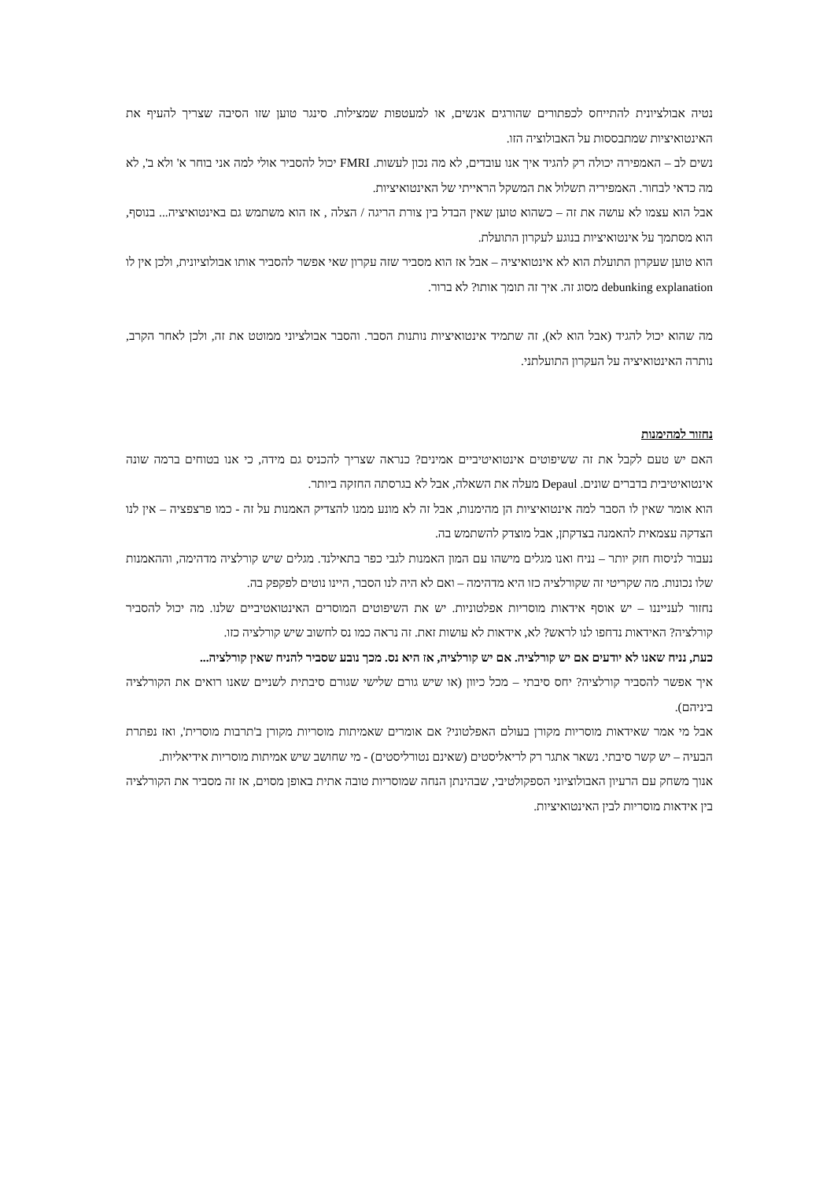נטיה אבולציונית להתייחס לכפתורים שהורגים אנשים, או למעטפות שמצילות. סינגר טוען שזו הסיבה שצריך להעיף את האינטואיציות שמתבססות על האבולוציה הזו.
נשים לב – האמפירה יכולה רק להגיד איך אנו עובדים, לא מה נכון לעשות. FMRI יכול להסביר אולי למה אני בוחר א' ולא ב', לא מה כדאי לבחור. האמפיריה תשלול את המשקל הראייתי של האינטואיציות.
אבל הוא עצמו לא עושה את זה – כשהוא טוען שאין הבדל בין צורת הריגה / הצלה , אז הוא משתמש גם באינטואיציה... בנוסף, הוא מסתמך על אינטואיציות בנוגע לעקרון התועלת.
הוא טוען שעקרון התועלת הוא לא אינטואיציה – אבל אז הוא מסביר שזה עקרון שאי אפשר להסביר אותו אבולוציונית, ולכן אין לו debunking explanation מסוג זה. איך זה תומך אותו? לא ברור.
מה שהוא יכול להגיד (אבל הוא לא), זה שתמיד אינטואיציות נותנות הסבר. והסבר אבולציוני ממוטט את זה, ולכן לאחר הקרב, נותרה האינטואיציה על העקרון התועלתני.
נחזור למהימנות
האם יש טעם לקבל את זה ששיפוטים אינטואיטיביים אמינים? כנראה שצריך להכניס גם מידה, כי אנו בטוחים ברמה שונה אינטואיטיבית בדברים שונים. Depaul מעלה את השאלה, אבל לא בגרסתה החזקה ביותר.
הוא אומר שאין לו הסבר למה אינטואיציות הן מהימנות, אבל זה לא מונע ממנו להצדיק האמנות על זה - כמו פרצפציה – אין לנו הצדקה עצמאית להאמנה בצדקתן, אבל מוצדק להשתמש בה.
נעבור לניסוח חזק יותר – נניח ואנו מגלים מישהו עם המון האמנות לגבי כפר בתאילנד. מגלים שיש קורלציה מדהימה, וההאמנות שלו נכונות. מה שקריטי זה שקורלציה כזו היא מדהימה – ואם לא היה לנו הסבר, היינו נוטים לפקפק בה.
נחזור לענייננו – יש אוסף אידאות מוסריות אפלטוניות. יש את השיפוטים המוסרים האינטואטיביים שלנו. מה יכול להסביר קורלציה? האידאות נדחפו לנו לראש? לא, אידאות לא עושות זאת. זה נראה כמו נס לחשוב שיש קורלציה כזו.
כעת, נניח שאנו לא יודעים אם יש קורלציה. אם יש קורלציה, אז היא נס. מכך נובע שסביר להניח שאין קורלציה...
איך אפשר להסביר קורלציה? יחס סיבתי – מכל כיוון (או שיש גורם שלישי שגורם סיבתית לשניים שאנו רואים את הקורלציה ביניהם).
אבל מי אמר שאידאות מוסריות מקורן בעולם האפלטוני? אם אומרים שאמיתות מוסריות מקורן ב'תרבות מוסרית', ואז נפתרת הבעיה – יש קשר סיבתי. נשאר אתגר רק לריאליסטים (שאינם נטורליסטים) - מי שחושב שיש אמיתות מוסריות אידיאליות.
אנוך משחק עם הרעיון האבולוציוני הספקולטיבי, שבהינתן הנחה שמוסריות טובה אתית באופן מסוים, אז זה מסביר את הקורלציה בין אידאות מוסריות לבין האינטואיציות.